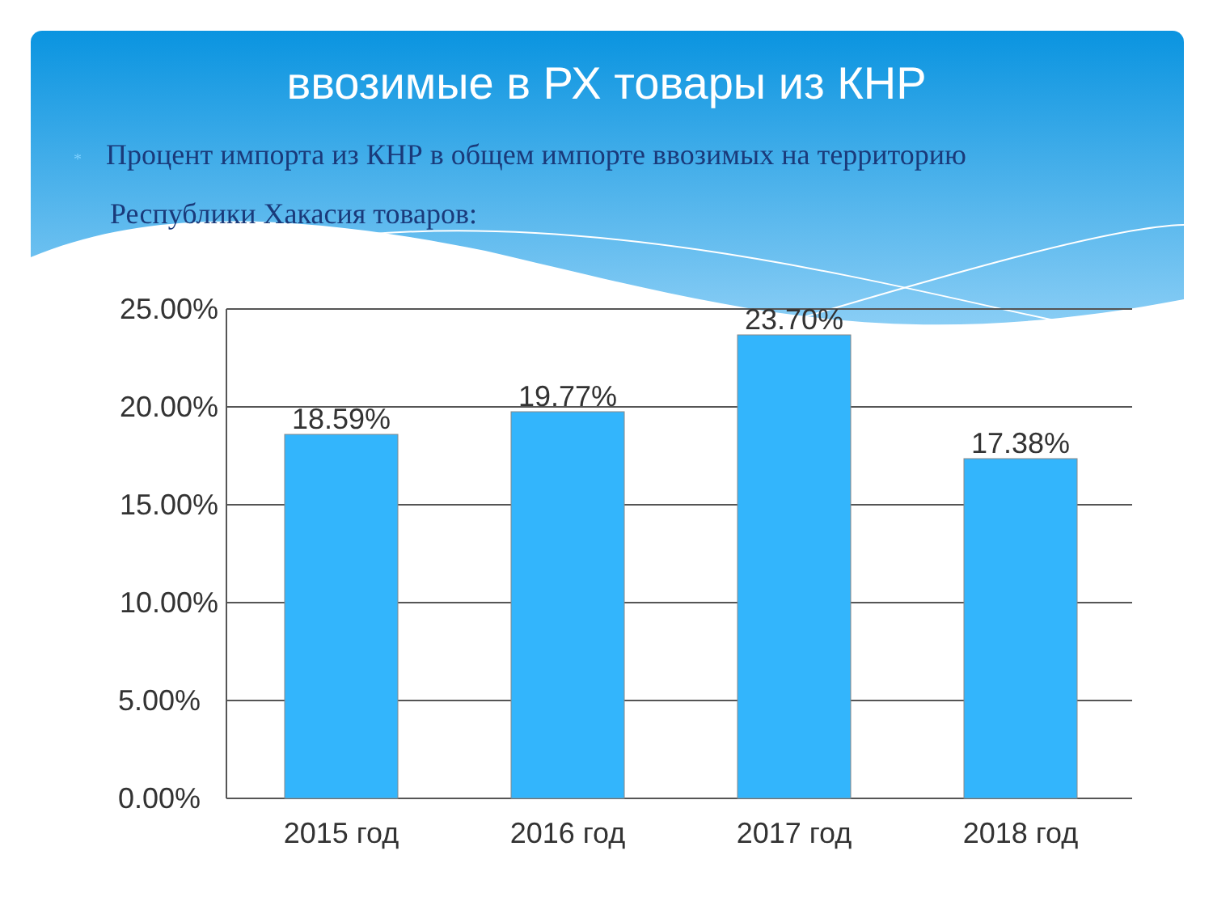ввозимые в РХ товары из КНР
* Процент импорта из КНР в общем импорте ввозимых на территорию Республики Хакасия товаров:
25.00%
20.00%
15.00%
10.00%
5.00%
0.00%
18.59%
19.77%
23.70%
17.38%
2015 год
2016 год
2017 год
2018 год